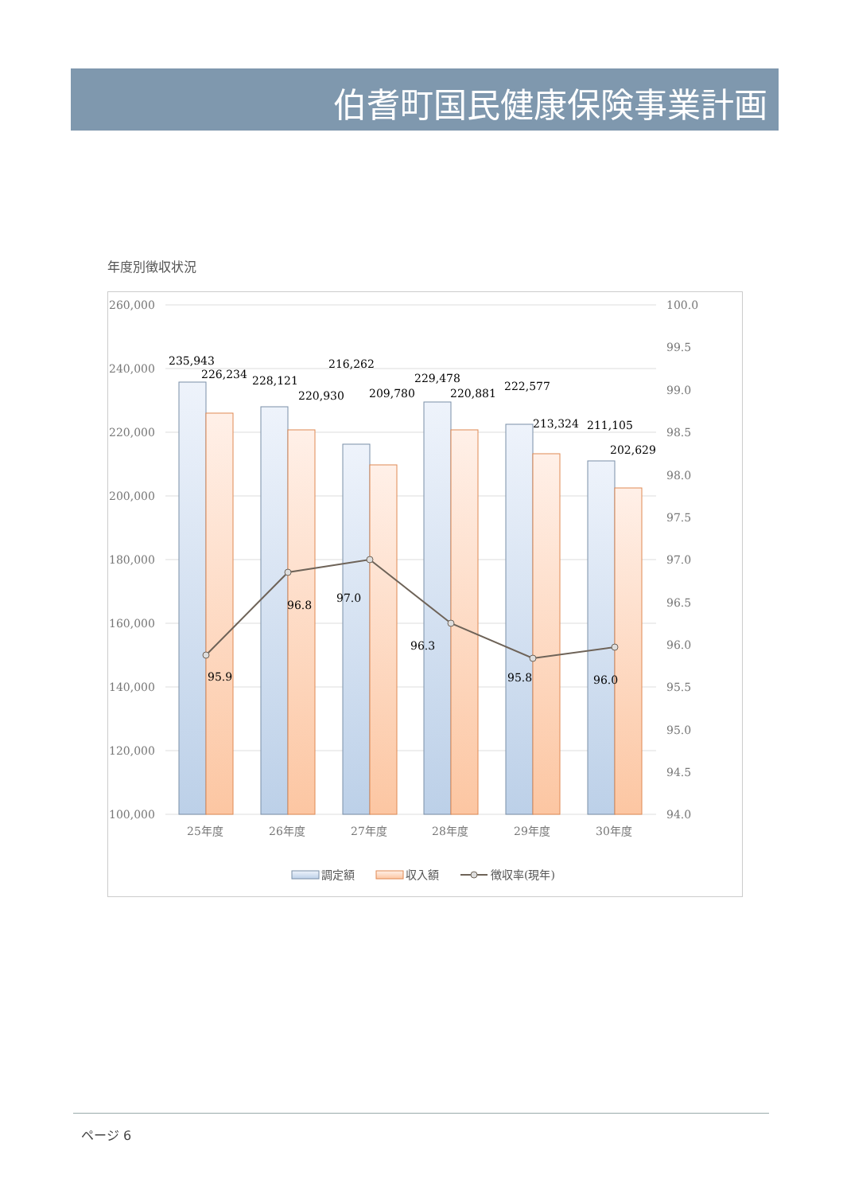伯耆町国民健康保険事業計画
年度別徴収状況
260,000
240,000
220,000
200,000
180,000
160,000
140,000
120,000
100,000
100.0
99.5
99.0
98.5
98.0
97.5
97.0
96.5
96.0
95.5
95.0
94.5
94.0
25年度
26年度
27年度
28年度
29年度
30年度
235,943
226,234
228,121
220,930
216,262
209,780
229,478
220,881
222,577
213,324
211,105
202,629
95.9
96.8
97.0
96.3
95.8
96.0
調定額
収入額
徴収率(現年)
ページ 6